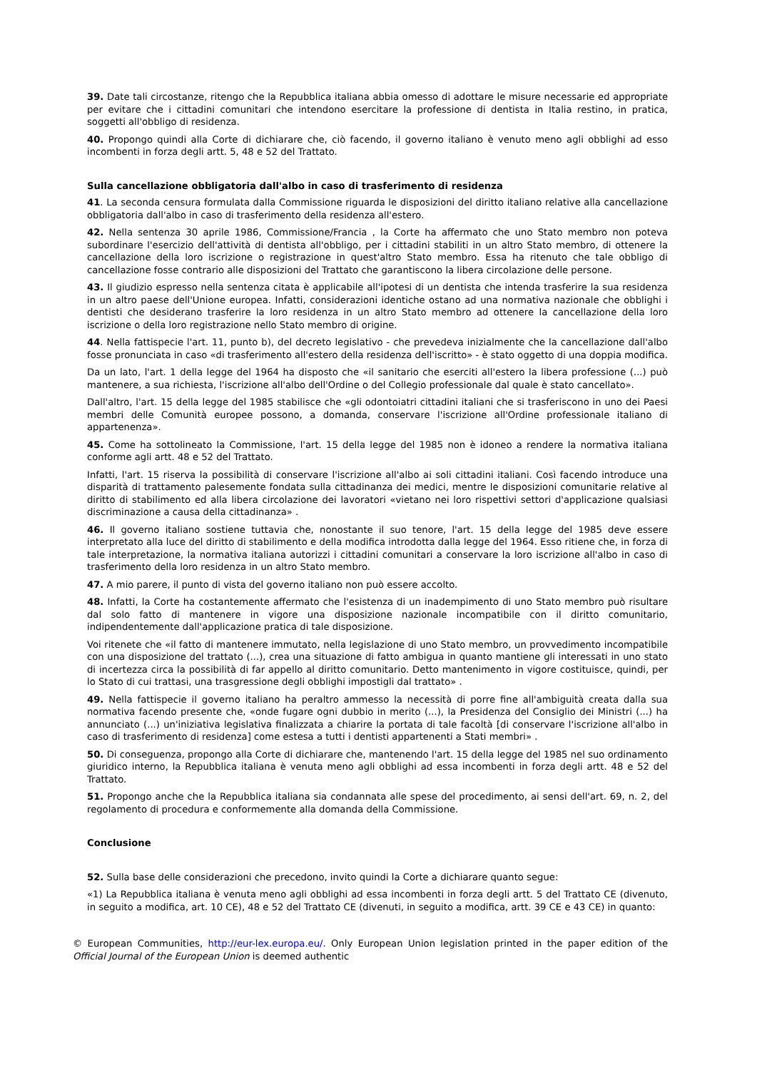39. Date tali circostanze, ritengo che la Repubblica italiana abbia omesso di adottare le misure necessarie ed appropriate per evitare che i cittadini comunitari che intendono esercitare la professione di dentista in Italia restino, in pratica, soggetti all'obbligo di residenza.
40. Propongo quindi alla Corte di dichiarare che, ciò facendo, il governo italiano è venuto meno agli obblighi ad esso incombenti in forza degli artt. 5, 48 e 52 del Trattato.
Sulla cancellazione obbligatoria dall'albo in caso di trasferimento di residenza
41. La seconda censura formulata dalla Commissione riguarda le disposizioni del diritto italiano relative alla cancellazione obbligatoria dall'albo in caso di trasferimento della residenza all'estero.
42. Nella sentenza 30 aprile 1986, Commissione/Francia , la Corte ha affermato che uno Stato membro non poteva subordinare l'esercizio dell'attività di dentista all'obbligo, per i cittadini stabiliti in un altro Stato membro, di ottenere la cancellazione della loro iscrizione o registrazione in quest'altro Stato membro. Essa ha ritenuto che tale obbligo di cancellazione fosse contrario alle disposizioni del Trattato che garantiscono la libera circolazione delle persone.
43. Il giudizio espresso nella sentenza citata è applicabile all'ipotesi di un dentista che intenda trasferire la sua residenza in un altro paese dell'Unione europea. Infatti, considerazioni identiche ostano ad una normativa nazionale che obblighi i dentisti che desiderano trasferire la loro residenza in un altro Stato membro ad ottenere la cancellazione della loro iscrizione o della loro registrazione nello Stato membro di origine.
44. Nella fattispecie l'art. 11, punto b), del decreto legislativo - che prevedeva inizialmente che la cancellazione dall'albo fosse pronunciata in caso «di trasferimento all'estero della residenza dell'iscritto» - è stato oggetto di una doppia modifica.
Da un lato, l'art. 1 della legge del 1964 ha disposto che «il sanitario che eserciti all'estero la libera professione (...) può mantenere, a sua richiesta, l'iscrizione all'albo dell'Ordine o del Collegio professionale dal quale è stato cancellato».
Dall'altro, l'art. 15 della legge del 1985 stabilisce che «gli odontoiatri cittadini italiani che si trasferiscono in uno dei Paesi membri delle Comunità europee possono, a domanda, conservare l'iscrizione all'Ordine professionale italiano di appartenenza».
45. Come ha sottolineato la Commissione, l'art. 15 della legge del 1985 non è idoneo a rendere la normativa italiana conforme agli artt. 48 e 52 del Trattato.
Infatti, l'art. 15 riserva la possibilità di conservare l'iscrizione all'albo ai soli cittadini italiani. Così facendo introduce una disparità di trattamento palesemente fondata sulla cittadinanza dei medici, mentre le disposizioni comunitarie relative al diritto di stabilimento ed alla libera circolazione dei lavoratori «vietano nei loro rispettivi settori d'applicazione qualsiasi discriminazione a causa della cittadinanza» .
46. Il governo italiano sostiene tuttavia che, nonostante il suo tenore, l'art. 15 della legge del 1985 deve essere interpretato alla luce del diritto di stabilimento e della modifica introdotta dalla legge del 1964. Esso ritiene che, in forza di tale interpretazione, la normativa italiana autorizzi i cittadini comunitari a conservare la loro iscrizione all'albo in caso di trasferimento della loro residenza in un altro Stato membro.
47. A mio parere, il punto di vista del governo italiano non può essere accolto.
48. Infatti, la Corte ha costantemente affermato che l'esistenza di un inadempimento di uno Stato membro può risultare dal solo fatto di mantenere in vigore una disposizione nazionale incompatibile con il diritto comunitario, indipendentemente dall'applicazione pratica di tale disposizione.
Voi ritenete che «il fatto di mantenere immutato, nella legislazione di uno Stato membro, un provvedimento incompatibile con una disposizione del trattato (...), crea una situazione di fatto ambigua in quanto mantiene gli interessati in uno stato di incertezza circa la possibilità di far appello al diritto comunitario. Detto mantenimento in vigore costituisce, quindi, per lo Stato di cui trattasi, una trasgressione degli obblighi impostigli dal trattato» .
49. Nella fattispecie il governo italiano ha peraltro ammesso la necessità di porre fine all'ambiguità creata dalla sua normativa facendo presente che, «onde fugare ogni dubbio in merito (...), la Presidenza del Consiglio dei Ministri (...) ha annunciato (...) un'iniziativa legislativa finalizzata a chiarire la portata di tale facoltà [di conservare l'iscrizione all'albo in caso di trasferimento di residenza] come estesa a tutti i dentisti appartenenti a Stati membri» .
50. Di conseguenza, propongo alla Corte di dichiarare che, mantenendo l'art. 15 della legge del 1985 nel suo ordinamento giuridico interno, la Repubblica italiana è venuta meno agli obblighi ad essa incombenti in forza degli artt. 48 e 52 del Trattato.
51. Propongo anche che la Repubblica italiana sia condannata alle spese del procedimento, ai sensi dell'art. 69, n. 2, del regolamento di procedura e conformemente alla domanda della Commissione.
Conclusione
52. Sulla base delle considerazioni che precedono, invito quindi la Corte a dichiarare quanto segue:
«1) La Repubblica italiana è venuta meno agli obblighi ad essa incombenti in forza degli artt. 5 del Trattato CE (divenuto, in seguito a modifica, art. 10 CE), 48 e 52 del Trattato CE (divenuti, in seguito a modifica, artt. 39 CE e 43 CE) in quanto:
© European Communities, http://eur-lex.europa.eu/. Only European Union legislation printed in the paper edition of the Official Journal of the European Union is deemed authentic